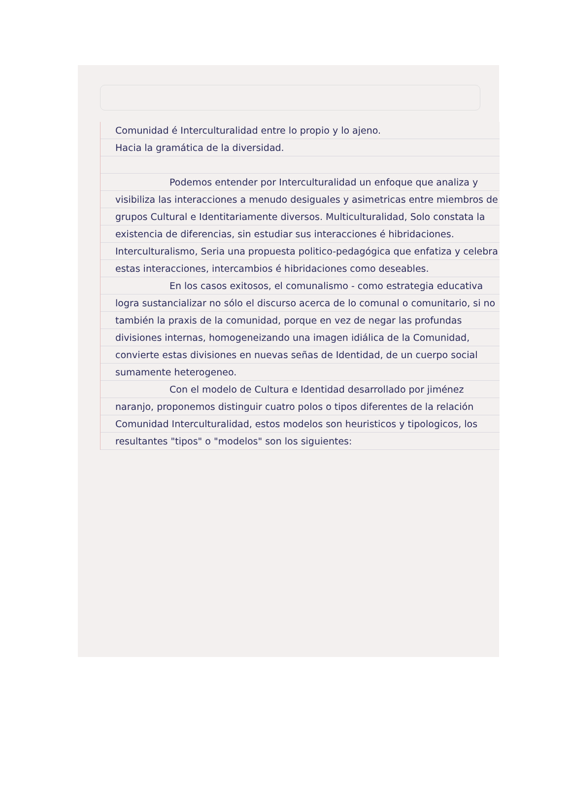Comunidad é Interculturalidad entre lo propio y lo ajeno.
Hacia la gramática de la diversidad.
Podemos entender por Interculturalidad un enfoque que analiza y visibiliza las interacciones a menudo desiguales y asimetricas entre miembros de grupos Cultural e Identitariamente diversos. Multiculturalidad, Solo constata la existencia de diferencias, sin estudiar sus interacciones é hibridaciones. Interculturalismo, Seria una propuesta politico-pedagógica que enfatiza y celebra estas interacciones, intercambios é hibridaciones como deseables.
En los casos exitosos, el comunalismo - como estrategia educativa logra sustancializar no sólo el discurso acerca de lo comunal o comunitario, si no también la praxis de la comunidad, porque en vez de negar las profundas divisiones internas, homogeneizando una imagen idiálica de la Comunidad, convierte estas divisiones en nuevas señas de Identidad, de un cuerpo social sumamente heterogeneo.
Con el modelo de Cultura e Identidad desarrollado por jiménez naranjo, proponemos distinguir cuatro polos o tipos diferentes de la relación Comunidad Interculturalidad, estos modelos son heuristicos y tipologicos, los resultantes "tipos" o "modelos" son los siguientes: